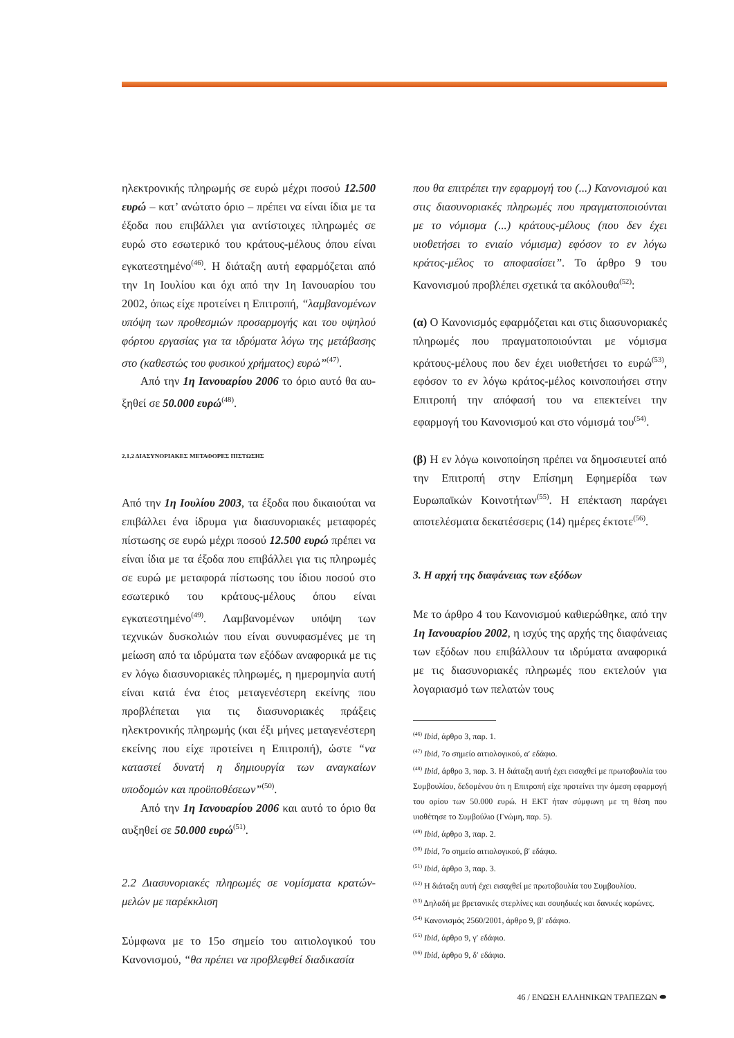ηλεκτρονικής πληρωμής σε ευρώ μέχρι ποσού 12.500 ευρώ – κατ’ ανώτατο όριο – πρέπει να είναι ίδια με τα έξοδα που επιβάλλει για αντίστοιχες πληρωμές σε ευρώ στο εσωτερικό του κράτους-μέλους όπου εί­ναι εγκατεστημένο<sup>(46)</sup>. Η διάταξη αυτή εφαρμόζεται από την 1η Ιουλίου και όχι από την 1η Ιανουαρίου του 2002, όπως είχε προτείνει η Επιτροπή, “λαμβα­νομένων υπόψη των προθεσμιών προσαρμογής και του υψηλού φόρτου εργασίας για τα ιδρύματα λόγω της μετάβασης στο (καθεστώς του φυσικού χρήμα­τος) ευρώ”<sup>(47)</sup>.
Από την 1η Ιανουαρίου 2006 το όριο αυτό θα αυ­ξηθεί σε 50.000 ευρώ<sup>(48)</sup>.
2.1.2 ΔΙΑΣΥΝΟΡΙΑΚΕΣ ΜΕΤΑΦΟΡΕΣ ΠΙΣΤΩΣΗΣ
Από την 1η Ιουλίου 2003, τα έξοδα που δικαιούται να επιβάλλει ένα ίδρυμα για διασυνοριακές μετα­φορές πίστωσης σε ευρώ μέχρι ποσού 12.500 ευρώ πρέπει να είναι ίδια με τα έξοδα που επιβάλλει για τις πληρωμές σε ευρώ με μεταφορά πίστωσης του ίδιου ποσού στο εσωτερικό του κράτους-μέλους όπου είναι εγκατεστημένο<sup>(49)</sup>. Λαμβανομένων υπό­ψη των τεχνικών δυσκολιών που είναι συνυφασμέ­νες με τη μείωση από τα ιδρύματα των εξόδων ανα­φορικά με τις εν λόγω διασυνοριακές πληρωμές, η ημερομηνία αυτή είναι κατά ένα έτος μεταγενέστε­ρη εκείνης που προβλέπεται για τις διασυνοριακές πράξεις ηλεκτρονικής πληρωμής (και έξι μήνες με­ταγενέστερη εκείνης που είχε προτείνει η Επιτρο­πή), ώστε “να καταστεί δυνατή η δημιουργία των αναγκαίων υποδομών και προϋποθέσεων”<sup>(50)</sup>.
Από την 1η Ιανουαρίου 2006 και αυτό το όριο θα αυξηθεί σε 50.000 ευρώ<sup>(51)</sup>.
2.2 Διασυνοριακές πληρωμές σε νομίσματα κρατών-μελών με παρέκκλιση
Σύμφωνα με το 15ο σημείο του αιτιολογικού του Κανονισμού, “θα πρέπει να προβλεφθεί διαδικασία
που θα επιτρέπει την εφαρμογή του (...) Κανονισμού και στις διασυνοριακές πληρωμές που πραγματο­ποιούνται με το νόμισμα (...) κράτους-μέλους (που δεν έχει υιοθετήσει το ενιαίο νόμισμα) εφόσον το εν λόγω κράτος-μέλος το αποφασίσει”. Το άρθρο 9 του Κανονισμού προβλέπει σχετικά τα ακόλουθα<sup>(52)</sup>:
(α) Ο Κανονισμός εφαρμόζεται και στις διασυνο­ριακές πληρωμές που πραγματοποιούνται με νό­μισμα κράτους-μέλους που δεν έχει υιοθετήσει το ευρώ<sup>(53)</sup>, εφόσον το εν λόγω κράτος-μέλος κοινο­ποιήσει στην Επιτροπή την απόφασή του να επε­κτείνει την εφαρμογή του Κανονισμού και στο νό­μισμά του<sup>(54)</sup>.
(β) Η εν λόγω κοινοποίηση πρέπει να δημοσιευτεί από την Επιτροπή στην Επίσημη Εφημερίδα των Ευρωπαϊκών Κοινοτήτων<sup>(55)</sup>. Η επέκταση παράγει αποτελέσματα δεκατέσσερις (14) ημέρες έκτοτε<sup>(56)</sup>.
3. Η αρχή της διαφάνειας των εξόδων
Με το άρθρο 4 του Κανονισμού καθιερώθηκε, από την 1η Ιανουαρίου 2002, η ισχύς της αρχής της διαφάνειας των εξόδων που επιβάλλουν τα ιδρύ­ματα αναφορικά με τις διασυνοριακές πληρωμές που εκτελούν για λογαριασμό των πελατών τους
<sup>(46)</sup> Ibid, άρθρο 3, παρ. 1.
<sup>(47)</sup> Ibid, 7ο σημείο αιτιολογικού, α′ εδάφιο.
<sup>(48)</sup> Ibid, άρθρο 3, παρ. 3. Η διάταξη αυτή έχει εισαχθεί με πρωτο­βουλία του Συμβουλίου, δεδομένου ότι η Επιτροπή είχε προτείνει την άμεση εφαρμογή του ορίου των 50.000 ευρώ. Η ΕΚΤ ήταν σύμ­φωνη με τη θέση που υιοθέτησε το Συμβούλιο (Γνώμη, παρ. 5).
<sup>(49)</sup> Ibid, άρθρο 3, παρ. 2.
<sup>(50)</sup> Ibid, 7ο σημείο αιτιολογικού, β′ εδάφιο.
<sup>(51)</sup> Ibid, άρθρο 3, παρ. 3.
<sup>(52)</sup> Η διάταξη αυτή έχει εισαχθεί με πρωτοβουλία του Συμβουλίου.
<sup>(53)</sup> Δηλαδή με βρετανικές στερλίνες και σουηδικές και δανικές κο­ρώνες.
<sup>(54)</sup> Κανονισμός 2560/2001, άρθρο 9, β′ εδάφιο.
<sup>(55)</sup> Ibid, άρθρο 9, γ′ εδάφιο.
<sup>(56)</sup> Ibid, άρθρο 9, δ′ εδάφιο.
46 / ΕΝΩΣΗ ΕΛΛΗΝΙΚΩΝ ΤΡΑΠΕΖΩΝ ⬬